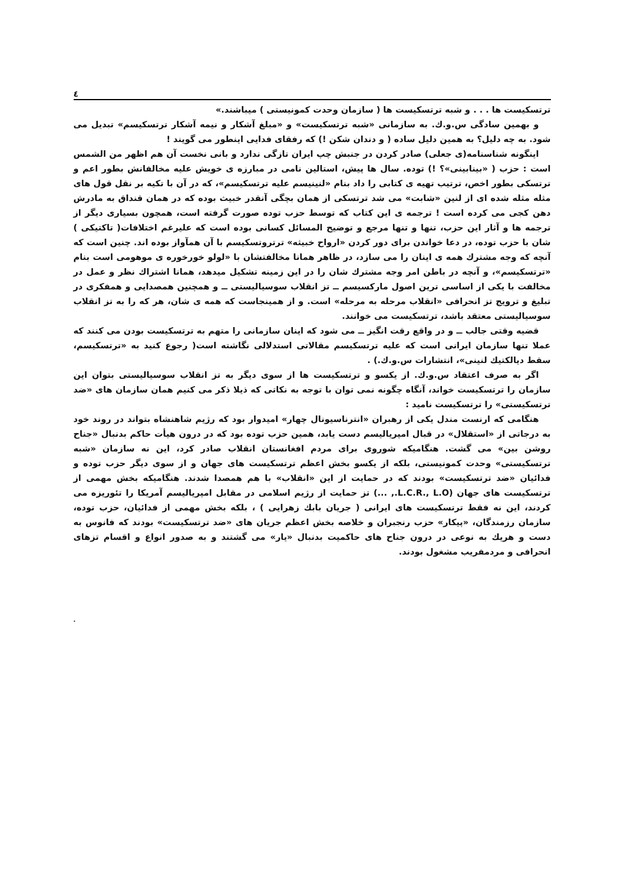٤
ترتسکیست ها . . . و شبه ترتسکیست ها ( سازمان وحدت کمونیستی ) میباشند.»
و بهمین سادگی س.و.ك. به سازمانی «شبه ترتسکیست» و «مبلغ آشکار و نیمه آشکار ترتسکیسم» تبدیل می شود. به چه دلیل؟ به همین دلیل ساده ( و دندان شکن !) که رفقای فدایی اینطور می گویند !
اینگونه شناسنامه(ی جعلی) صادر کردن در جنبش چپ ایران تازگی ندارد و بانی نخست آن هم اظهر من الشمس است : حزب ( «بینابینی»؟ !) توده. سال ها پیش، استالین نامی در مبارزه ی خویش علیه مخالفانش بطور اعم و ترتسکی بطور اخص، ترتیب تهیه ی کتابی را داد بنام «لنینیسم علیه ترتسکیسم»، که در آن با تکیه بر نقل قول های مثله مثله شده ای از لنین «شابت» می شد ترتسکی از همان بچگی آنقدر خبیث بوده که در همان قنداق به مادرش دهن کجی می کرده است ! ترجمه ی این کتاب که توسط حزب توده صورت گرفته است، همچون بسیاری دیگر از ترجمه ها و آثار این حزب، تنها و تنها مرجع و توضیح المسائل کسانی بوده است که علیرغم اختلافات( تاکتیکی ) شان با حزب توده، در دعا خواندن برای دور کردن «ارواح خبیثه» ترتروتسکیسم با آن همآواز بوده اند. چنین است که آنچه که وجه مشترك همه ی اینان را می سازد، در ظاهر همانا مخالفتشان با «لولو خورخوره ی موهومی است بنام «ترتسکیسم»، و آنچه در باطن امر وجه مشترك شان را در این زمینه تشکیل میدهد، همانا اشتراك نظر و عمل در مخالفت با یکی از اساسی ترین اصول مارکسیسم ــ تز انقلاب سوسیالیستی ــ و همچنین همصدایی و همفکری در تبلیغ و ترویج تز انحرافی «انقلاب مرحله به مرحله» است. و از همینجاست که همه ی شان، هر که را به تز انقلاب سوسیالیستی معتقد باشد، ترتسکیست می خوانند.
قضیه وقتی جالب ــ و در واقع رقت انگیز ــ می شود که اینان سازمانی را متهم به ترتسکیست بودن می کنند که عملا تنها سازمان ایرانی است که علیه ترتسکیسم مقالاتی استدلالی نگاشته است( رجوع کنید به «ترتسکیسم، سقط دیالکتیك لنینی»، انتشارات س.و.ك.) .
اگر به صرف اعتقاد س.و.ك. از یکسو و ترتسکیست ها از سوی دیگر به تز انقلاب سوسیالیستی بتوان این سازمان را ترتسکیست خواند، آنگاه چگونه نمی توان با توجه به نکاتی که ذیلا ذکر می کنیم همان سازمان های «ضد ترتسکیستی» را ترتسکیست نامید :
هنگامی که ارنست مندل یکی از رهبران «انترناسیونال چهار» امیدوار بود که رژیم شاهنشاه بتواند در روند خود به درجاتی از «استقلال» در قبال امپریالیسم دست یابد، همین حزب توده بود که در درون هیأت حاکم بدنبال «جناح روشن بین» می گشت. هنگامیکه شوروی برای مردم افغانستان انقلاب صادر کرد، این نه سازمان «شبه ترتسکیستی» وحدت کمونیستی، بلکه از یکسو بخش اعظم ترتسکیست های جهان و از سوی دیگر حزب توده و فدائیان «ضد ترتسکیست» بودند که در حمایت از این «انقلاب» با هم همصدا شدند. هنگامیکه بخش مهمی از ترتسکیست های جهان (L.C.R., L.O., ...) تز حمایت از رژیم اسلامی در مقابل امپریالیسم آمریکا را تئوریزه می کردند، این نه فقط ترتسکیست های ایرانی ( جریان بابك زهرایی ) ، بلکه بخش مهمی از فدائیان، حزب توده، سازمان رزمندگان، «پیکار» حزب رنجبران و خلاصه بخش اعظم جریان های «ضد ترتسکیست» بودند که فانوس به دست و هریك به نوعی در درون جناح های حاکمیت بدنبال «یار» می گشتند و به صدور انواع و اقسام تزهای انحرافی و مردمفریب مشغول بودند.
.